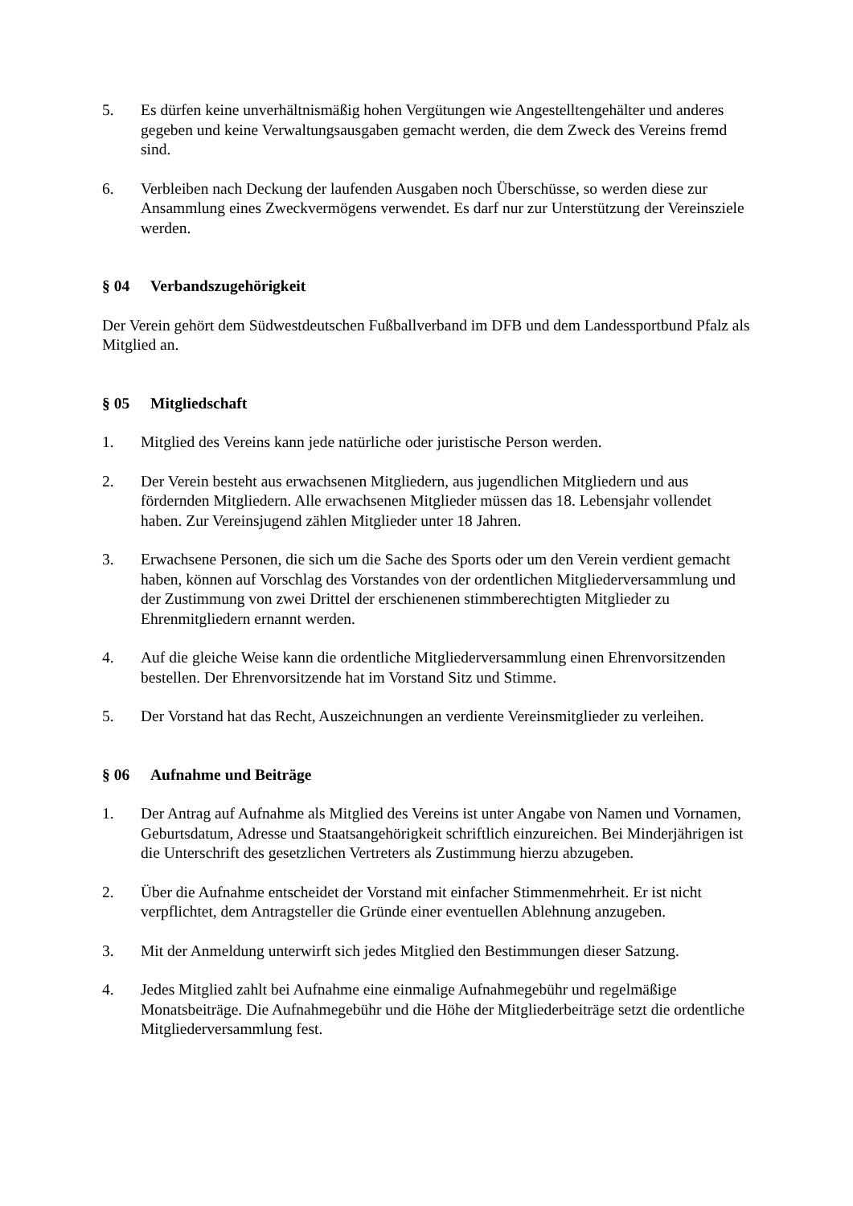5. Es dürfen keine unverhältnismäßig hohen Vergütungen wie Angestelltengehälter und anderes gegeben und keine Verwaltungsausgaben gemacht werden, die dem Zweck des Vereins fremd sind.
6. Verbleiben nach Deckung der laufenden Ausgaben noch Überschüsse, so werden diese zur Ansammlung eines Zweckvermögens verwendet. Es darf nur zur Unterstützung der Vereinsziele werden.
§ 04 Verbandszugehörigkeit
Der Verein gehört dem Südwestdeutschen Fußballverband im DFB und dem Landessportbund Pfalz als Mitglied an.
§ 05 Mitgliedschaft
1. Mitglied des Vereins kann jede natürliche oder juristische Person werden.
2. Der Verein besteht aus erwachsenen Mitgliedern, aus jugendlichen Mitgliedern und aus fördernden Mitgliedern. Alle erwachsenen Mitglieder müssen das 18. Lebensjahr vollendet haben. Zur Vereinsjugend zählen Mitglieder unter 18 Jahren.
3. Erwachsene Personen, die sich um die Sache des Sports oder um den Verein verdient gemacht haben, können auf Vorschlag des Vorstandes von der ordentlichen Mitgliederversammlung und der Zustimmung von zwei Drittel der erschienenen stimmberechtigten Mitglieder zu Ehrenmitgliedern ernannt werden.
4. Auf die gleiche Weise kann die ordentliche Mitgliederversammlung einen Ehrenvorsitzenden bestellen. Der Ehrenvorsitzende hat im Vorstand Sitz und Stimme.
5. Der Vorstand hat das Recht, Auszeichnungen an verdiente Vereinsmitglieder zu verleihen.
§ 06 Aufnahme und Beiträge
1. Der Antrag auf Aufnahme als Mitglied des Vereins ist unter Angabe von Namen und Vornamen, Geburtsdatum, Adresse und Staatsangehörigkeit schriftlich einzureichen. Bei Minderjährigen ist die Unterschrift des gesetzlichen Vertreters als Zustimmung hierzu abzugeben.
2. Über die Aufnahme entscheidet der Vorstand mit einfacher Stimmenmehrheit. Er ist nicht verpflichtet, dem Antragsteller die Gründe einer eventuellen Ablehnung anzugeben.
3. Mit der Anmeldung unterwirft sich jedes Mitglied den Bestimmungen dieser Satzung.
4. Jedes Mitglied zahlt bei Aufnahme eine einmalige Aufnahmegebühr und regelmäßige Monatsbeiträge. Die Aufnahmegebühr und die Höhe der Mitgliederbeiträge setzt die ordentliche Mitgliederversammlung fest.